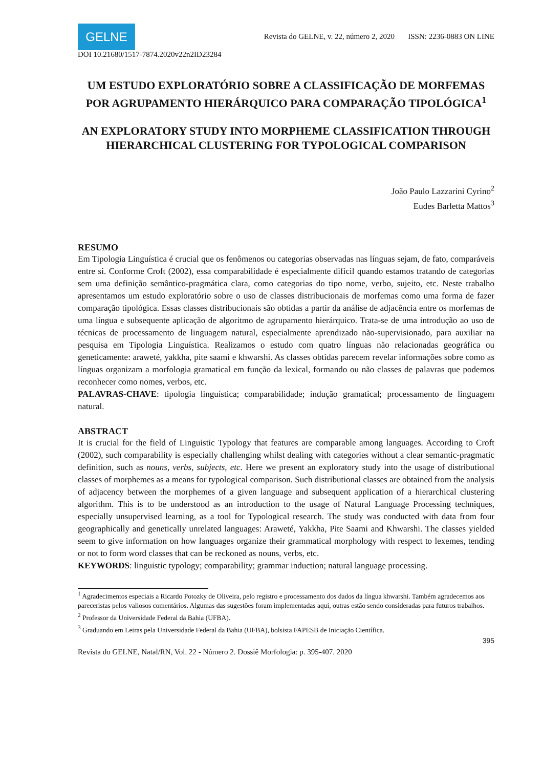GELNE
Revista do GELNE, v. 22, número 2, 2020 ISSN: 2236-0883 ON LINE
DOI 10.21680/1517-7874.2020v22n2ID23284
UM ESTUDO EXPLORATÓRIO SOBRE A CLASSIFICAÇÃO DE MORFEMAS POR AGRUPAMENTO HIERÁRQUICO PARA COMPARAÇÃO TIPOLÓGICA<sup>1</sup>
AN EXPLORATORY STUDY INTO MORPHEME CLASSIFICATION THROUGH HIERARCHICAL CLUSTERING FOR TYPOLOGICAL COMPARISON
João Paulo Lazzarini Cyrino<sup>2</sup>
Eudes Barletta Mattos<sup>3</sup>
RESUMO
Em Tipologia Linguística é crucial que os fenômenos ou categorias observadas nas línguas sejam, de fato, comparáveis entre si. Conforme Croft (2002), essa comparabilidade é especialmente difícil quando estamos tratando de categorias sem uma definição semântico-pragmática clara, como categorias do tipo nome, verbo, sujeito, etc. Neste trabalho apresentamos um estudo exploratório sobre o uso de classes distribucionais de morfemas como uma forma de fazer comparação tipológica. Essas classes distribucionais são obtidas a partir da análise de adjacência entre os morfemas de uma língua e subsequente aplicação de algoritmo de agrupamento hierárquico. Trata-se de uma introdução ao uso de técnicas de processamento de linguagem natural, especialmente aprendizado não-supervisionado, para auxiliar na pesquisa em Tipologia Linguística. Realizamos o estudo com quatro línguas não relacionadas geográfica ou geneticamente: araweté, yakkha, pite saami e khwarshi. As classes obtidas parecem revelar informações sobre como as línguas organizam a morfologia gramatical em função da lexical, formando ou não classes de palavras que podemos reconhecer como nomes, verbos, etc.
PALAVRAS-CHAVE: tipologia linguística; comparabilidade; indução gramatical; processamento de linguagem natural.
ABSTRACT
It is crucial for the field of Linguistic Typology that features are comparable among languages. According to Croft (2002), such comparability is especially challenging whilst dealing with categories without a clear semantic-pragmatic definition, such as nouns, verbs, subjects, etc. Here we present an exploratory study into the usage of distributional classes of morphemes as a means for typological comparison. Such distributional classes are obtained from the analysis of adjacency between the morphemes of a given language and subsequent application of a hierarchical clustering algorithm. This is to be understood as an introduction to the usage of Natural Language Processing techniques, especially unsupervised learning, as a tool for Typological research. The study was conducted with data from four geographically and genetically unrelated languages: Araweté, Yakkha, Pite Saami and Khwarshi. The classes yielded seem to give information on how languages organize their grammatical morphology with respect to lexemes, tending or not to form word classes that can be reckoned as nouns, verbs, etc.
KEYWORDS: linguistic typology; comparability; grammar induction; natural language processing.
<sup>1</sup> Agradecimentos especiais a Ricardo Potozky de Oliveira, pelo registro e processamento dos dados da língua khwarshi. Também agradecemos aos pareceristas pelos valiosos comentários. Algumas das sugestões foram implementadas aqui, outras estão sendo consideradas para futuros trabalhos.
<sup>2</sup> Professor da Universidade Federal da Bahia (UFBA).
<sup>3</sup> Graduando em Letras pela Universidade Federal da Bahia (UFBA), bolsista FAPESB de Iniciação Científica.
395
Revista do GELNE, Natal/RN, Vol. 22 - Número 2. Dossiê Morfologia: p. 395-407. 2020